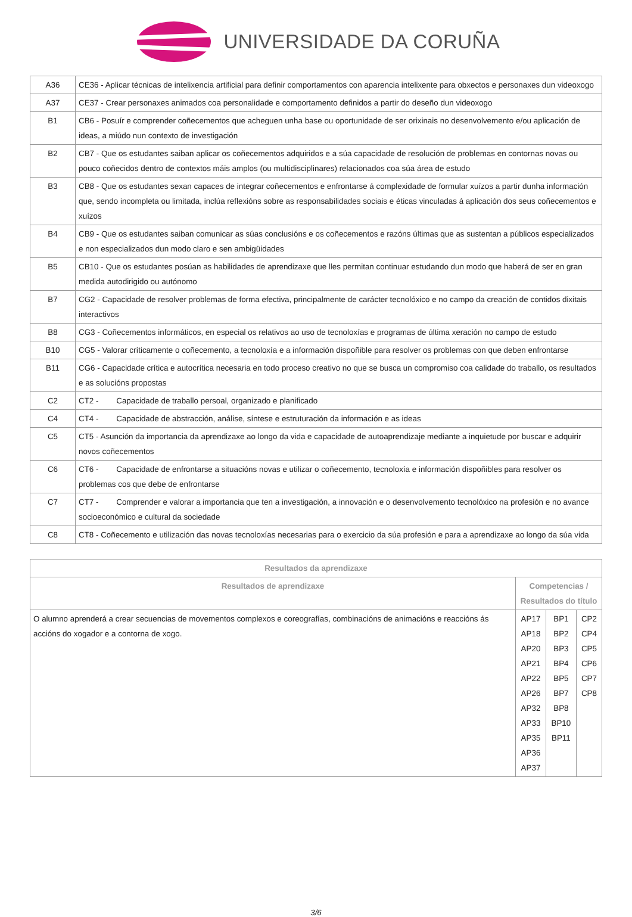UNIVERSIDADE DA CORUÑA
| A36 | CE36 - Aplicar técnicas de intelixencia artificial para definir comportamentos con aparencia intelixente para obxectos e personaxes dun videoxogo |
| A37 | CE37 - Crear personaxes animados coa personalidade e comportamento definidos a partir do deseño dun videoxogo |
| B1 | CB6 - Posuír e comprender coñecementos que acheguen unha base ou oportunidade de ser orixinais no desenvolvemento e/ou aplicación de ideas, a miúdo nun contexto de investigación |
| B2 | CB7 - Que os estudantes saiban aplicar os coñecementos adquiridos e a súa capacidade de resolución de problemas en contornas novas ou pouco coñecidos dentro de contextos máis amplos (ou multidisciplinares) relacionados coa súa área de estudo |
| B3 | CB8 - Que os estudantes sexan capaces de integrar coñecementos e enfrontarse á complexidade de formular xuízos a partir dunha información que, sendo incompleta ou limitada, inclúa reflexións sobre as responsabilidades sociais e éticas vinculadas á aplicación dos seus coñecementos e xuízos |
| B4 | CB9 - Que os estudantes saiban comunicar as súas conclusións e os coñecementos e razóns últimas que as sustentan a públicos especializados e non especializados dun modo claro e sen ambigüidades |
| B5 | CB10 - Que os estudantes posúan as habilidades de aprendizaxe que lles permitan continuar estudando dun modo que haberá de ser en gran medida autodirigido ou autónomo |
| B7 | CG2 - Capacidade de resolver problemas de forma efectiva, principalmente de carácter tecnolóxico e no campo da creación de contidos dixitais interactivos |
| B8 | CG3 - Coñecementos informáticos, en especial os relativos ao uso de tecnoloxías e programas de última xeración no campo de estudo |
| B10 | CG5 - Valorar críticamente o coñecemento, a tecnoloxía e a información dispoñible para resolver os problemas con que deben enfrontarse |
| B11 | CG6 - Capacidade crítica e autocrítica necesaria en todo proceso creativo no que se busca un compromiso coa calidade do traballo, os resultados e as solucións propostas |
| C2 | CT2 - Capacidade de traballo persoal, organizado e planificado |
| C4 | CT4 - Capacidade de abstracción, análise, síntese e estruturación da información e as ideas |
| C5 | CT5 - Asunción da importancia da aprendizaxe ao longo da vida e capacidade de autoaprendizaje mediante a inquietude por buscar e adquirir novos coñecementos |
| C6 | CT6 - Capacidade de enfrontarse a situacións novas e utilizar o coñecemento, tecnoloxía e información dispoñibles para resolver os problemas cos que debe de enfrontarse |
| C7 | CT7 - Comprender e valorar a importancia que ten a investigación, a innovación e o desenvolvemento tecnolóxico na profesión e no avance socioeconómico e cultural da sociedade |
| C8 | CT8 - Coñecemento e utilización das novas tecnoloxías necesarias para o exercicio da súa profesión e para a aprendizaxe ao longo da súa vida |
| Resultados da aprendizaxe | | | |
| --- | --- | --- | --- |
| Resultados de aprendizaxe | Competencias / Resultados do título | | |
| O alumno aprenderá a crear secuencias de movementos complexos e coreografías, combinacións de animacións e reaccións ás accións do xogador e a contorna de xogo. | AP17 AP18 AP20 AP21 AP22 AP26 AP32 AP33 AP35 AP36 AP37 | BP1 BP2 BP3 BP4 BP5 BP7 BP8 BP10 BP11 | CP2 CP4 CP5 CP6 CP7 CP8 |
3/6